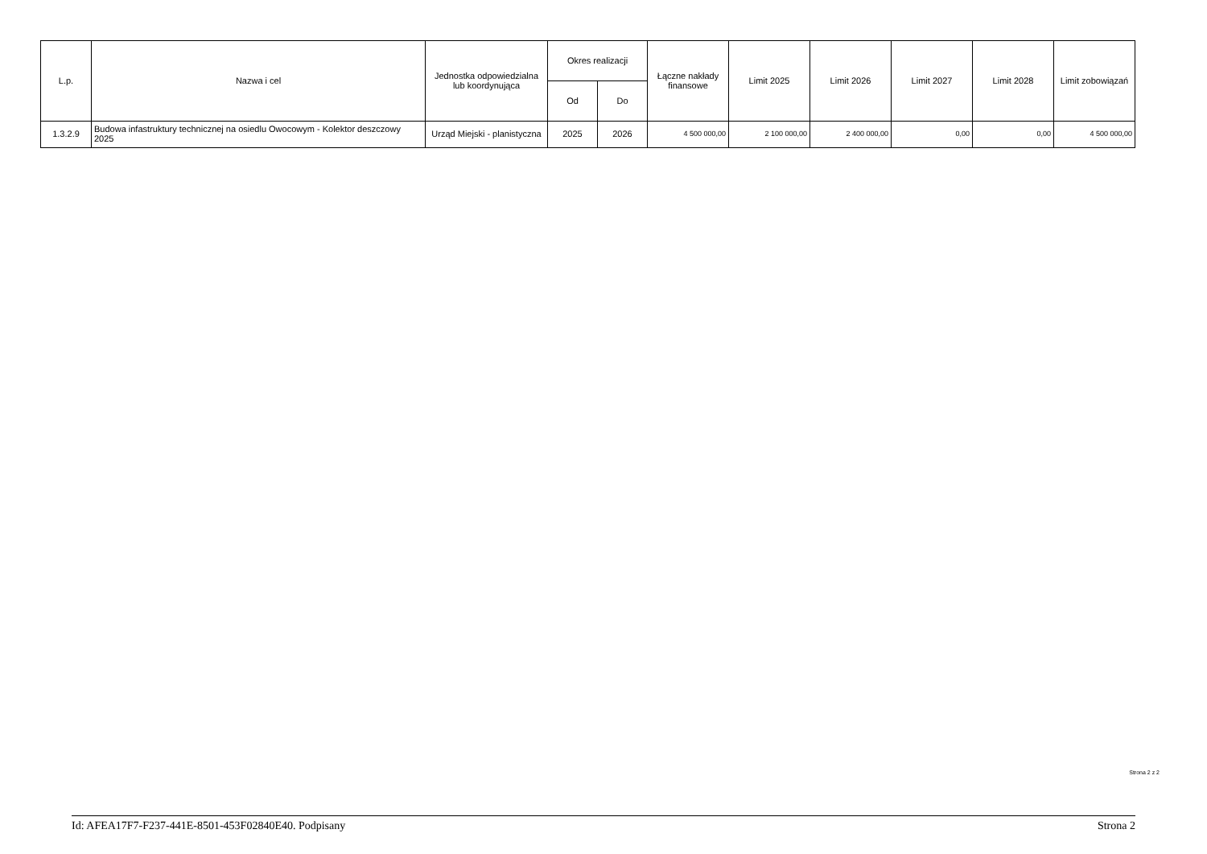| L.p. | Nazwa i cel | Jednostka odpowiedzialna lub koordynująca | Okres realizacji | | Łączne nakłady finansowe | Limit 2025 | Limit 2026 | Limit 2027 | Limit 2028 | Limit zobowiązań |
| --- | --- | --- | --- | --- | --- | --- | --- | --- | --- | --- |
| | | | Od | Do | | | | | | |
| 1.3.2.9 | Budowa infastruktury technicznej na osiedlu Owocowym - Kolektor deszczowy 2025 | Urząd Miejski - planistyczna | 2025 | 2026 | 4 500 000,00 | 2 100 000,00 | 2 400 000,00 | 0,00 | 0,00 | 4 500 000,00 |
Strona 2 z 2
Id: AFEA17F7-F237-441E-8501-453F02840E40. Podpisany Strona 2